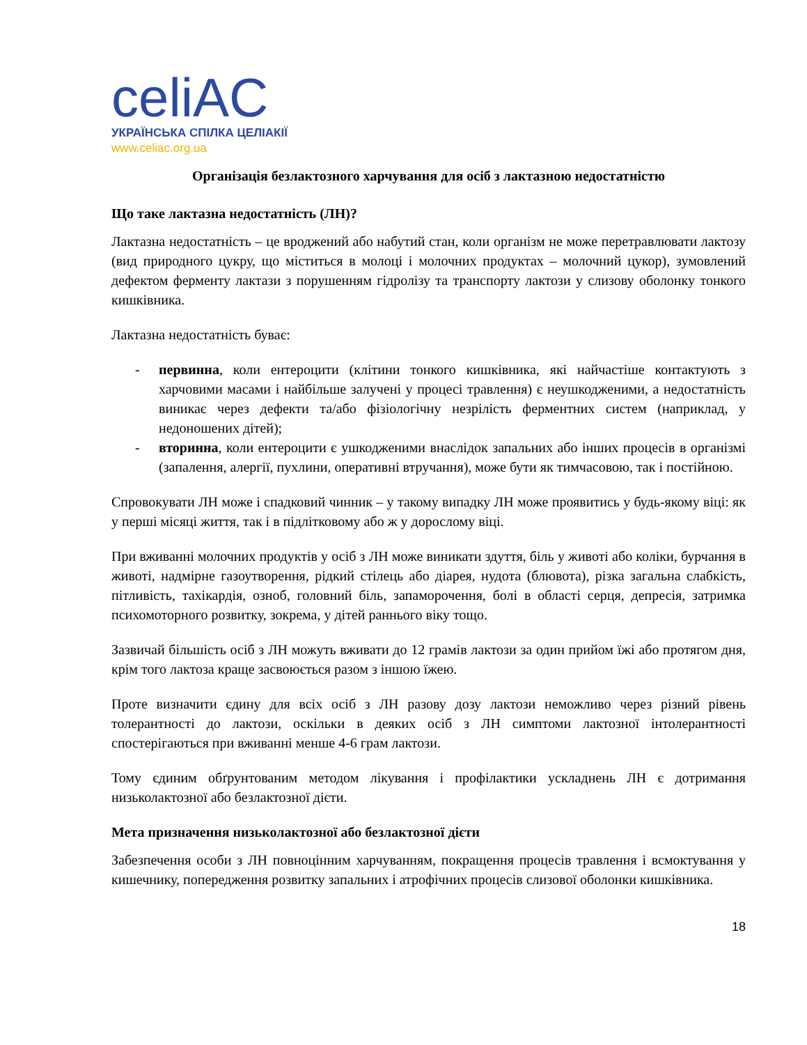celiAC
УКРАЇНСЬКА СПІЛКА ЦЕЛІАКІЇ
www.celiac.org.ua
Організація безлактозного харчування для осіб з лактазною недостатністю
Що таке лактазна недостатність (ЛН)?
Лактазна недостатність – це вроджений або набутий стан, коли організм не може перетравлювати лактозу (вид природного цукру, що міститься в молоці і молочних продуктах – молочний цукор), зумовлений дефектом ферменту лактази з порушенням гідролізу та транспорту лактози у слизову оболонку тонкого кишківника.
Лактазна недостатність буває:
- первинна, коли ентероцити (клітини тонкого кишківника, які найчастіше контактують з харчовими масами і найбільше залучені у процесі травлення) є неушкодженими, а недостатність виникає через дефекти та/або фізіологічну незрілість ферментних систем (наприклад, у недоношених дітей);
- вторинна, коли ентероцити є ушкодженими внаслідок запальних або інших процесів в організмі (запалення, алергії, пухлини, оперативні втручання), може бути як тимчасовою, так і постійною.
Спровокувати ЛН може і спадковий чинник – у такому випадку ЛН може проявитись у будь-якому віці: як у перші місяці життя, так і в підлітковому або ж у дорослому віці.
При вживанні молочних продуктів у осіб з ЛН може виникати здуття, біль у животі або коліки, бурчання в животі, надмірне газоутворення, рідкий стілець або діарея, нудота (блювота), різка загальна слабкість, пітливість, тахікардія, озноб, головний біль, запаморочення, болі в області серця, депресія, затримка психомоторного розвитку, зокрема, у дітей раннього віку тощо.
Зазвичай більшість осіб з ЛН можуть вживати до 12 грамів лактози за один прийом їжі або протягом дня, крім того лактоза краще засвоюється разом з іншою їжею.
Проте визначити єдину для всіх осіб з ЛН разову дозу лактози неможливо через різний рівень толерантності до лактози, оскільки в деяких осіб з ЛН симптоми лактозної інтолерантності спостерігаються при вживанні менше 4-6 грам лактози.
Тому єдиним обґрунтованим методом лікування і профілактики ускладнень ЛН є дотримання низьколактозної або безлактозної дієти.
Мета призначення низьколактозної або безлактозної дієти
Забезпечення особи з ЛН повноцінним харчуванням, покращення процесів травлення і всмоктування у кишечнику, попередження розвитку запальних і атрофічних процесів слизової оболонки кишківника.
18